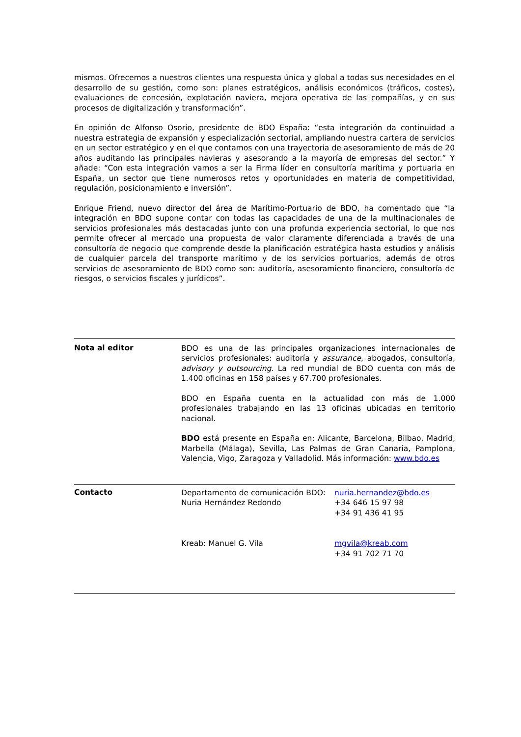mismos. Ofrecemos a nuestros clientes una respuesta única y global a todas sus necesidades en el desarrollo de su gestión, como son: planes estratégicos, análisis económicos (tráficos, costes), evaluaciones de concesión, explotación naviera, mejora operativa de las compañías, y en sus procesos de digitalización y transformación”.
En opinión de Alfonso Osorio, presidente de BDO España: “esta integración da continuidad a nuestra estrategia de expansión y especialización sectorial, ampliando nuestra cartera de servicios en un sector estratégico y en el que contamos con una trayectoria de asesoramiento de más de 20 años auditando las principales navieras y asesorando a la mayoría de empresas del sector.” Y añade: “Con esta integración vamos a ser la Firma líder en consultoría marítima y portuaria en España, un sector que tiene numerosos retos y oportunidades en materia de competitividad, regulación, posicionamiento e inversión”.
Enrique Friend, nuevo director del área de Marítimo-Portuario de BDO, ha comentado que “la integración en BDO supone contar con todas las capacidades de una de la multinacionales de servicios profesionales más destacadas junto con una profunda experiencia sectorial, lo que nos permite ofrecer al mercado una propuesta de valor claramente diferenciada a través de una consultoría de negocio que comprende desde la planificación estratégica hasta estudios y análisis de cualquier parcela del transporte marítimo y de los servicios portuarios, además de otros servicios de asesoramiento de BDO como son: auditoría, asesoramiento financiero, consultoría de riesgos, o servicios fiscales y jurídicos”.
Nota al editor
BDO es una de las principales organizaciones internacionales de servicios profesionales: auditoría y assurance, abogados, consultoría, advisory y outsourcing. La red mundial de BDO cuenta con más de 1.400 oficinas en 158 países y 67.700 profesionales.
BDO en España cuenta en la actualidad con más de 1.000 profesionales trabajando en las 13 oficinas ubicadas en territorio nacional.
BDO está presente en España en: Alicante, Barcelona, Bilbao, Madrid, Marbella (Málaga), Sevilla, Las Palmas de Gran Canaria, Pamplona, Valencia, Vigo, Zaragoza y Valladolid. Más información: www.bdo.es
Contacto
Departamento de comunicación BDO: nuria.hernandez@bdo.es
Nuria Hernández Redondo +34 646 15 97 98
+34 91 436 41 95
Kreab: Manuel G. Vila mgvila@kreab.com
+34 91 702 71 70